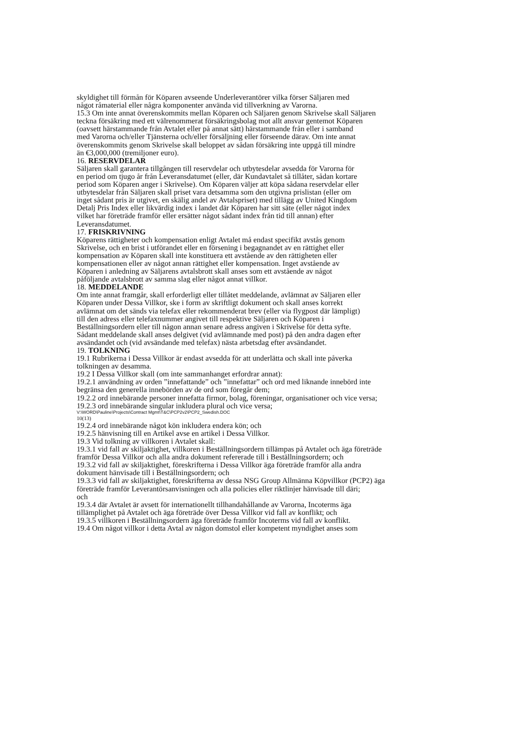skyldighet till förmån för Köparen avseende Underleverantörer vilka förser Säljaren med
något råmaterial eller några komponenter använda vid tillverkning av Varorna.
15.3 Om inte annat överenskommits mellan Köparen och Säljaren genom Skrivelse skall Säljaren
teckna försäkring med ett välrenommerat försäkringsbolag mot allt ansvar gentemot Köparen
(oavsett härstammande från Avtalet eller på annat sätt) härstammande från eller i samband
med Varorna och/eller Tjänsterna och/eller försäljning eller förseende därav. Om inte annat
överenskommits genom Skrivelse skall beloppet av sådan försäkring inte uppgå till mindre
än €3,000,000 (tremiljoner euro).
16. RESERVDELAR
Säljaren skall garantera tillgången till reservdelar och utbytesdelar avsedda för Varorna för
en period om tjugo år från Leveransdatumet (eller, där Kundavtalet så tillåter, sådan kortare
period som Köparen anger i Skrivelse). Om Köparen väljer att köpa sådana reservdelar eller
utbytesdelar från Säljaren skall priset vara detsamma som den utgivna prislistan (eller om
inget sådant pris är utgivet, en skälig andel av Avtalspriset) med tillägg av United Kingdom
Detalj Pris Index eller likvärdig index i landet där Köparen har sitt säte (eller något index
vilket har företräde framför eller ersätter något sådant index från tid till annan) efter
Leveransdatumet.
17. FRISKRIVNING
Köparens rättigheter och kompensation enligt Avtalet må endast specifikt avstås genom
Skrivelse, och en brist i utförandet eller en försening i begagnandet av en rättighet eller
kompensation av Köparen skall inte konstituera ett avstående av den rättigheten eller
kompensationen eller av något annan rättighet eller kompensation. Inget avstående av
Köparen i anledning av Säljarens avtalsbrott skall anses som ett avstående av något
påföljande avtalsbrott av samma slag eller något annat villkor.
18. MEDDELANDE
Om inte annat framgår, skall erforderligt eller tillåtet meddelande, avlämnat av Säljaren eller
Köparen under Dessa Villkor, ske i form av skriftligt dokument och skall anses korrekt
avlämnat om det sänds via telefax eller rekommenderat brev (eller via flygpost där lämpligt)
till den adress eller telefaxnummer angivet till respektive Säljaren och Köparen i
Beställningsordern eller till någon annan senare adress angiven i Skrivelse för detta syfte.
Sådant meddelande skall anses delgivet (vid avlämnande med post) på den andra dagen efter
avsändandet och (vid avsändande med telefax) nästa arbetsdag efter avsändandet.
19. TOLKNING
19.1 Rubrikerna i Dessa Villkor är endast avsedda för att underlätta och skall inte påverka
tolkningen av desamma.
19.2 I Dessa Villkor skall (om inte sammanhanget erfordrar annat):
19.2.1 användning av orden ”innefattande” och ”innefattar” och ord med liknande innebörd inte
begränsa den generella innebörden av de ord som föregår dem;
19.2.2 ord innebärande personer innefatta firmor, bolag, föreningar, organisationer och vice versa;
19.2.3 ord innebärande singular inkludera plural och vice versa;
V:\WORD\Pauline\Projects\Contract Mgmt\T&C\PCP2v2\PCP2_Swedish.DOC
10(13)
19.2.4 ord innebärande något kön inkludera endera kön; och
19.2.5 hänvisning till en Artikel avse en artikel i Dessa Villkor.
19.3 Vid tolkning av villkoren i Avtalet skall:
19.3.1 vid fall av skiljaktighet, villkoren i Beställningsordern tillämpas på Avtalet och äga företräde
framför Dessa Villkor och alla andra dokument refererade till i Beställningsordern; och
19.3.2 vid fall av skiljaktighet, föreskrifterna i Dessa Villkor äga företräde framför alla andra
dokument hänvisade till i Beställningsordern; och
19.3.3 vid fall av skiljaktighet, föreskrifterna av dessa NSG Group Allmänna Köpvillkor (PCP2) äga
företräde framför Leverantörsanvisningen och alla policies eller riktlinjer hänvisade till däri;
och
19.3.4 där Avtalet är avsett för internationellt tillhandahållande av Varorna, Incoterms äga
tillämplighet på Avtalet och äga företräde över Dessa Villkor vid fall av konflikt; och
19.3.5 villkoren i Beställningsordern äga företräde framför Incoterms vid fall av konflikt.
19.4 Om något villkor i detta Avtal av någon domstol eller kompetent myndighet anses som